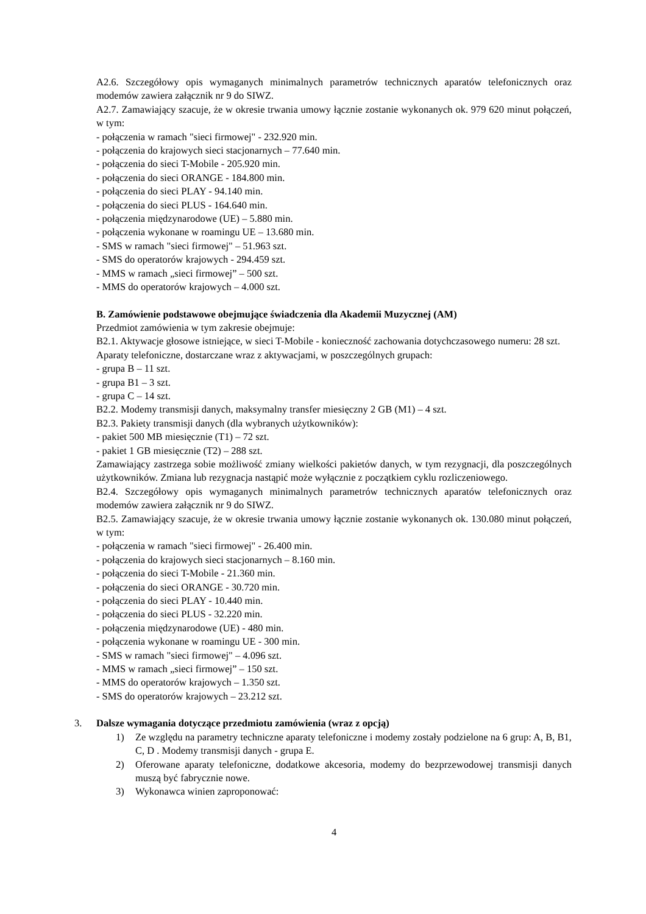A2.6. Szczegółowy opis wymaganych minimalnych parametrów technicznych aparatów telefonicznych oraz modemów zawiera załącznik nr 9 do SIWZ.
A2.7. Zamawiający szacuje, że w okresie trwania umowy łącznie zostanie wykonanych ok. 979 620 minut połączeń, w tym:
- połączenia w ramach "sieci firmowej" - 232.920 min.
- połączenia do krajowych sieci stacjonarnych – 77.640 min.
- połączenia do sieci T-Mobile - 205.920 min.
- połączenia do sieci ORANGE - 184.800 min.
- połączenia do sieci PLAY - 94.140 min.
- połączenia do sieci PLUS - 164.640 min.
- połączenia międzynarodowe (UE) – 5.880 min.
- połączenia wykonane w roamingu UE – 13.680 min.
- SMS w ramach "sieci firmowej" – 51.963 szt.
- SMS do operatorów krajowych - 294.459 szt.
- MMS w ramach „sieci firmowej” – 500 szt.
- MMS do operatorów krajowych – 4.000 szt.
B. Zamówienie podstawowe obejmujące świadczenia dla Akademii Muzycznej (AM)
Przedmiot zamówienia w tym zakresie obejmuje:
B2.1. Aktywacje głosowe istniejące, w sieci T-Mobile - konieczność zachowania dotychczasowego numeru: 28 szt.
Aparaty telefoniczne, dostarczane wraz z aktywacjami, w poszczególnych grupach:
- grupa B – 11 szt.
- grupa B1 – 3 szt.
- grupa C – 14 szt.
B2.2. Modemy transmisji danych, maksymalny transfer miesięczny 2 GB (M1) – 4 szt.
B2.3. Pakiety transmisji danych (dla wybranych użytkowników):
- pakiet 500 MB miesięcznie (T1) – 72 szt.
- pakiet 1 GB miesięcznie (T2) – 288 szt.
Zamawiający zastrzega sobie możliwość zmiany wielkości pakietów danych, w tym rezygnacji, dla poszczególnych użytkowników. Zmiana lub rezygnacja nastąpić może wyłącznie z początkiem cyklu rozliczeniowego.
B2.4. Szczegółowy opis wymaganych minimalnych parametrów technicznych aparatów telefonicznych oraz modemów zawiera załącznik nr 9 do SIWZ.
B2.5. Zamawiający szacuje, że w okresie trwania umowy łącznie zostanie wykonanych ok. 130.080 minut połączeń, w tym:
- połączenia w ramach "sieci firmowej" - 26.400 min.
- połączenia do krajowych sieci stacjonarnych – 8.160 min.
- połączenia do sieci T-Mobile - 21.360 min.
- połączenia do sieci ORANGE - 30.720 min.
- połączenia do sieci PLAY - 10.440 min.
- połączenia do sieci PLUS - 32.220 min.
- połączenia międzynarodowe (UE) - 480 min.
- połączenia wykonane w roamingu UE - 300 min.
- SMS w ramach "sieci firmowej" – 4.096 szt.
- MMS w ramach „sieci firmowej” – 150 szt.
- MMS do operatorów krajowych – 1.350 szt.
- SMS do operatorów krajowych – 23.212 szt.
3. Dalsze wymagania dotyczące przedmiotu zamówienia (wraz z opcją)
1) Ze względu na parametry techniczne aparaty telefoniczne i modemy zostały podzielone na 6 grup: A, B, B1, C, D . Modemy transmisji danych - grupa E.
2) Oferowane aparaty telefoniczne, dodatkowe akcesoria, modemy do bezprzewodowej transmisji danych muszą być fabrycznie nowe.
3) Wykonawca winien zaproponować:
4